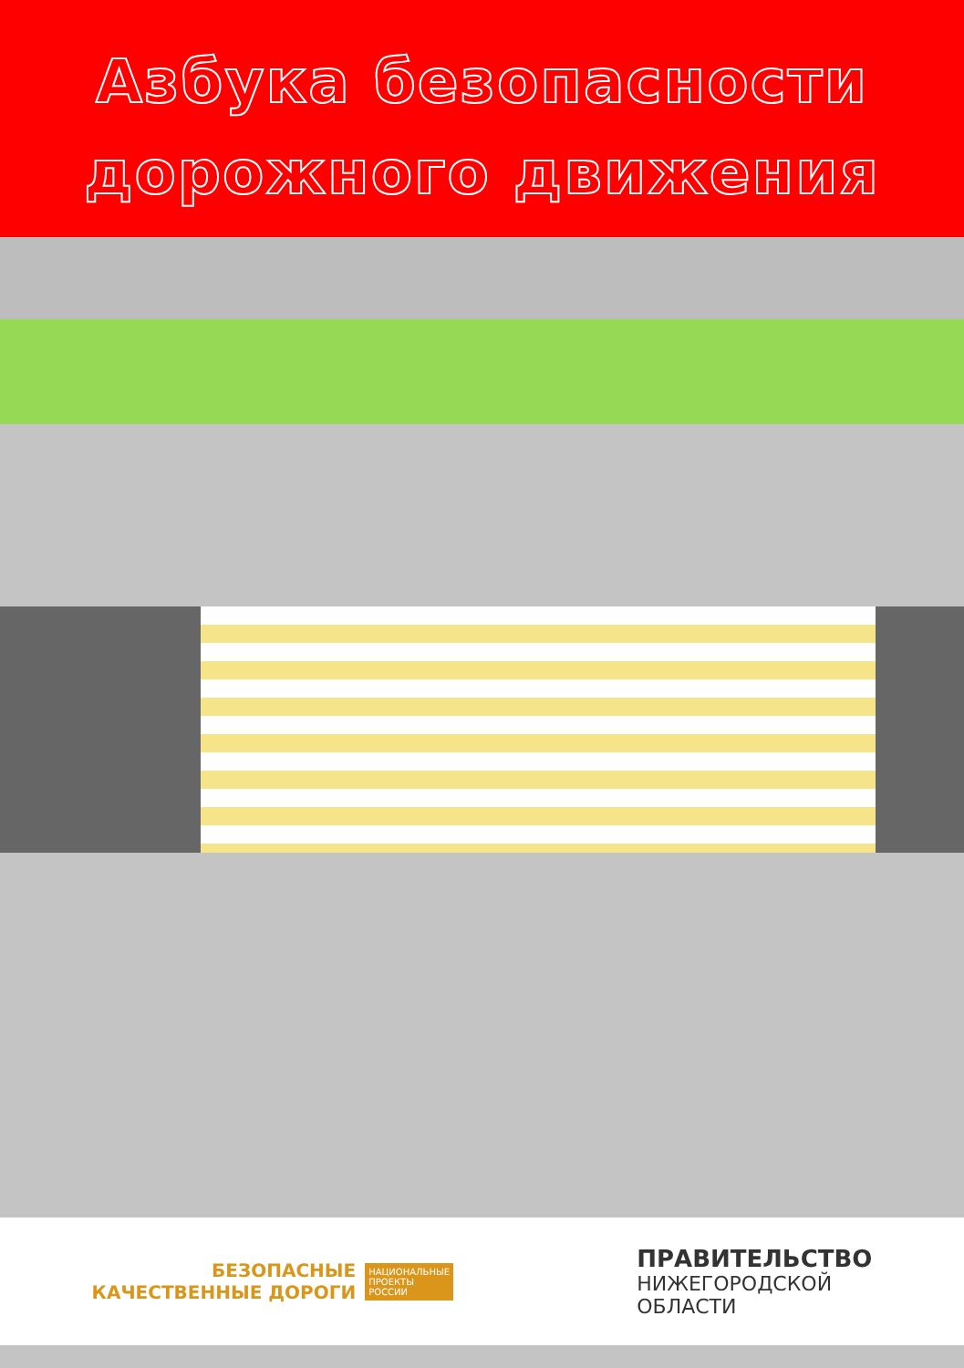Азбука безопасности
дорожного движения
БЕЗОПАСНЫЕ
КАЧЕСТВЕННЫЕ ДОРОГИ
НАЦИОНАЛЬНЫЕ
ПРОЕКТЫ
РОССИИ
ПРАВИТЕЛЬСТВО
НИЖЕГОРОДСКОЙ
ОБЛАСТИ